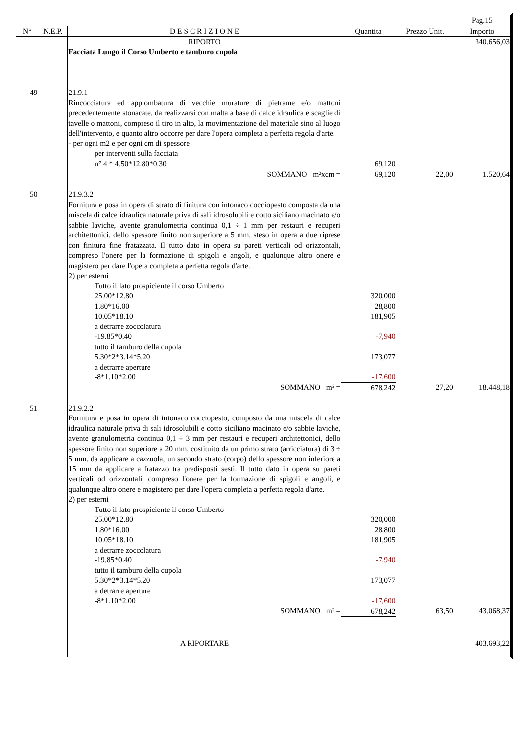| | | | | | Pag.15 |
| --- | --- | --- | --- | --- | --- |
| N° | N.E.P. | D E S C R I Z I O N E | Quantita' | Prezzo Unit. | Importo |
| | | RIPORTO | | | 340.656,03 |
| | | Facciata Lungo il Corso Umberto e tamburo cupola | | | |
| 49 | | 21.9.1 | | | |
| | | Rincocciatura ed appiombatura di vecchie murature di pietrame e/o mattoni precedentemente stonacate, da realizzarsi con malta a base di calce idraulica e scaglie di tavelle o mattoni, compreso il tiro in alto, la movimentazione del materiale sino al luogo dell'intervento, e quanto altro occorre per dare l'opera completa a perfetta regola d'arte. - per ogni m2 e per ogni cm di spessore | | | |
| | | per interventi sulla facciata | | | |
| | | n° 4 * 4.50*12.80*0.30 | 69,120 | | |
| | | SOMMANO m²xcm = | 69,120 | 22,00 | 1.520,64 |
| 50 | | 21.9.3.2 | | | |
| | | Fornitura e posa in opera di strato di finitura con intonaco cocciopesto composta da una miscela di calce idraulica naturale priva di sali idrosolubili e cotto siciliano macinato e/o sabbie laviche, avente granulometria continua 0,1 ÷ 1 mm per restauri e recuperi architettonici, dello spessore finito non superiore a 5 mm, steso in opera a due riprese con finitura fine fratazzata. Il tutto dato in opera su pareti verticali od orizzontali, compreso l'onere per la formazione di spigoli e angoli, e qualunque altro onere e magistero per dare l'opera completa a perfetta regola d'arte. 2) per esterni | | | |
| | | Tutto il lato prospiciente il corso Umberto | | | |
| | | 25.00*12.80 | 320,000 | | |
| | | 1.80*16.00 | 28,800 | | |
| | | 10.05*18.10 | 181,905 | | |
| | | a detrarre zoccolatura | | | |
| | | -19.85*0.40 | -7,940 | | |
| | | tutto il tamburo della cupola | | | |
| | | 5.30*2*3.14*5.20 | 173,077 | | |
| | | a detrarre aperture | | | |
| | | -8*1.10*2.00 | -17,600 | | |
| | | SOMMANO m² = | 678,242 | 27,20 | 18.448,18 |
| 51 | | 21.9.2.2 | | | |
| | | Fornitura e posa in opera di intonaco cocciopesto, composto da una miscela di calce idraulica naturale priva di sali idrosolubili e cotto siciliano macinato e/o sabbie laviche, avente granulometria continua 0,1 ÷ 3 mm per restauri e recuperi architettonici, dello spessore finito non superiore a 20 mm, costituito da un primo strato (arricciatura) di 3 ÷ 5 mm. da applicare a cazzuola, un secondo strato (corpo) dello spessore non inferiore a 15 mm da applicare a fratazzo tra predisposti sesti. Il tutto dato in opera su pareti verticali od orizzontali, compreso l'onere per la formazione di spigoli e angoli, e qualunque altro onere e magistero per dare l'opera completa a perfetta regola d'arte. 2) per esterni | | | |
| | | Tutto il lato prospiciente il corso Umberto | | | |
| | | 25.00*12.80 | 320,000 | | |
| | | 1.80*16.00 | 28,800 | | |
| | | 10.05*18.10 | 181,905 | | |
| | | a detrarre zoccolatura | | | |
| | | -19.85*0.40 | -7,940 | | |
| | | tutto il tamburo della cupola | | | |
| | | 5.30*2*3.14*5.20 | 173,077 | | |
| | | a detrarre aperture | | | |
| | | -8*1.10*2.00 | -17,600 | | |
| | | SOMMANO m² = | 678,242 | 63,50 | 43.068,37 |
| | | A RIPORTARE | | | 403.693,22 |